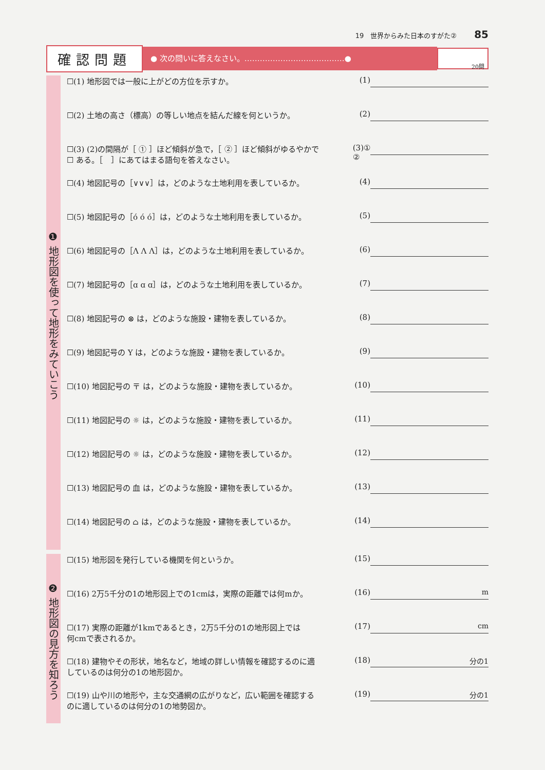19　世界からみた日本のすがた② 85
確認問題
● 次の問いに答えなさい。…………………………………●
20問
❶ 地形図を使って地形をみていこう
☐(1) 地形図では一般に上がどの方位を示すか。
(1)
☐(2) 土地の高さ（標高）の等しい地点を結んだ線を何というか。
(2)
☐(3) (2)の間隔が［ ① ］ほど傾斜が急で，［ ② ］ほど傾斜がゆるやかで
☐ ある。［　］にあてはまる語句を答えなさい。
(3)①
②
☐(4) 地図記号の［∨∨∨］は，どのような土地利用を表しているか。
(4)
☐(5) 地図記号の［ό ό ό］は，どのような土地利用を表しているか。
(5)
☐(6) 地図記号の［Λ Λ Λ］は，どのような土地利用を表しているか。
(6)
☐(7) 地図記号の［ɑ ɑ ɑ］は，どのような土地利用を表しているか。
(7)
☐(8) 地図記号の ⊗ は，どのような施設・建物を表しているか。
(8)
☐(9) 地図記号の Y は，どのような施設・建物を表しているか。
(9)
☐(10) 地図記号の 〒 は，どのような施設・建物を表しているか。
(10)
☐(11) 地図記号の ☼ は，どのような施設・建物を表しているか。
(11)
☐(12) 地図記号の ☼ は，どのような施設・建物を表しているか。
(12)
☐(13) 地図記号の 血 は，どのような施設・建物を表しているか。
(13)
☐(14) 地図記号の ⌂ は，どのような施設・建物を表しているか。
(14)
❷ 地形図の見方を知ろう
☐(15) 地形図を発行している機関を何というか。
(15)
☐(16) 2万5千分の1の地形図上での1cmは，実際の距離では何mか。
(16)
m
☐(17) 実際の距離が1kmであるとき，2万5千分の1の地形図上では
何cmで表されるか。
(17)
cm
☐(18) 建物やその形状，地名など，地域の詳しい情報を確認するのに適
しているのは何分の1の地形図か。
(18)
分の1
☐(19) 山や川の地形や，主な交通網の広がりなど，広い範囲を確認する
のに適しているのは何分の1の地勢図か。
(19)
分の1